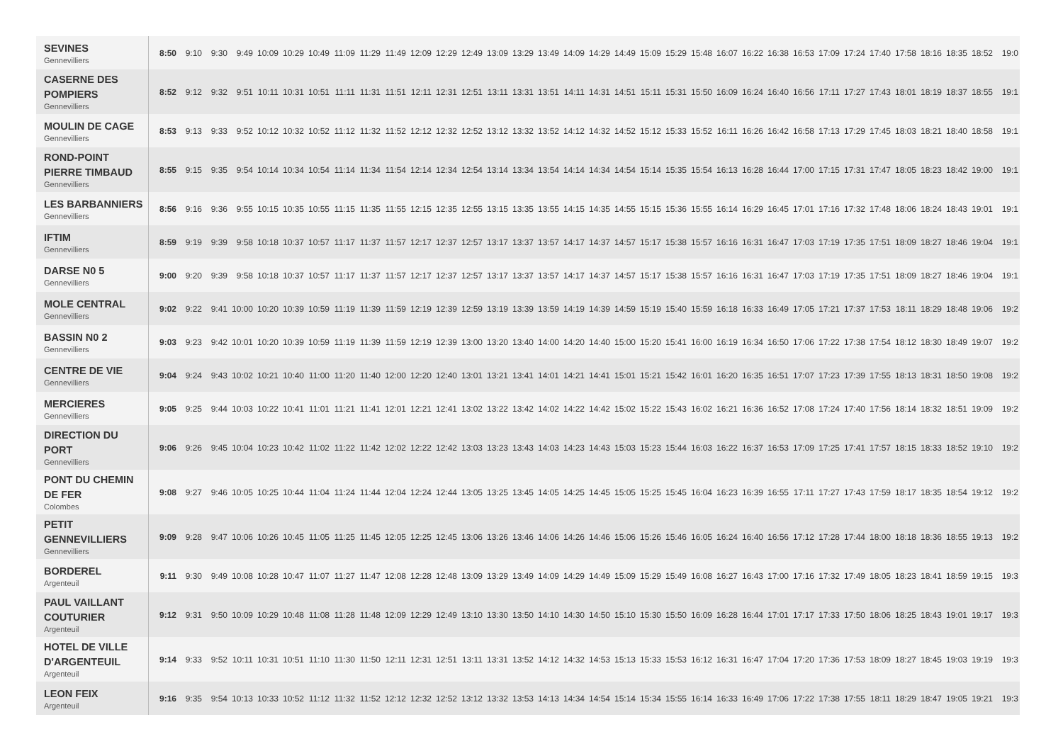| SEVINES Gennevilliers | 8:50 | 9:10 | 9:30 | 9:49 | 10:09 | 10:29 | 10:49 | 11:09 | 11:29 | 11:49 | 12:09 | 12:29 | 12:49 | 13:09 | 13:29 | 13:49 | 14:09 | 14:29 | 14:49 | 15:09 | 15:29 | 15:48 | 16:07 | 16:22 | 16:38 | 16:53 | 17:09 | 17:24 | 17:40 | 17:58 | 18:16 | 18:35 | 18:52 | 19:0 |
| CASERNE DES POMPIERS Gennevilliers | 8:52 | 9:12 | 9:32 | 9:51 | 10:11 | 10:31 | 10:51 | 11:11 | 11:31 | 11:51 | 12:11 | 12:31 | 12:51 | 13:11 | 13:31 | 13:51 | 14:11 | 14:31 | 14:51 | 15:11 | 15:31 | 15:50 | 16:09 | 16:24 | 16:40 | 16:56 | 17:11 | 17:27 | 17:43 | 18:01 | 18:19 | 18:37 | 18:55 | 19:1 |
| MOULIN DE CAGE Gennevilliers | 8:53 | 9:13 | 9:33 | 9:52 | 10:12 | 10:32 | 10:52 | 11:12 | 11:32 | 11:52 | 12:12 | 12:32 | 12:52 | 13:12 | 13:32 | 13:52 | 14:12 | 14:32 | 14:52 | 15:12 | 15:33 | 15:52 | 16:11 | 16:26 | 16:42 | 16:58 | 17:13 | 17:29 | 17:45 | 18:03 | 18:21 | 18:40 | 18:58 | 19:1 |
| ROND-POINT PIERRE TIMBAUD Gennevilliers | 8:55 | 9:15 | 9:35 | 9:54 | 10:14 | 10:34 | 10:54 | 11:14 | 11:34 | 11:54 | 12:14 | 12:34 | 12:54 | 13:14 | 13:34 | 13:54 | 14:14 | 14:34 | 14:54 | 15:14 | 15:35 | 15:54 | 16:13 | 16:28 | 16:44 | 17:00 | 17:15 | 17:31 | 17:47 | 18:05 | 18:23 | 18:42 | 19:00 | 19:1 |
| LES BARBANNIERS Gennevilliers | 8:56 | 9:16 | 9:36 | 9:55 | 10:15 | 10:35 | 10:55 | 11:15 | 11:35 | 11:55 | 12:15 | 12:35 | 12:55 | 13:15 | 13:35 | 13:55 | 14:15 | 14:35 | 14:55 | 15:15 | 15:36 | 15:55 | 16:14 | 16:29 | 16:45 | 17:01 | 17:16 | 17:32 | 17:48 | 18:06 | 18:24 | 18:43 | 19:01 | 19:1 |
| IFTIM Gennevilliers | 8:59 | 9:19 | 9:39 | 9:58 | 10:18 | 10:37 | 10:57 | 11:17 | 11:37 | 11:57 | 12:17 | 12:37 | 12:57 | 13:17 | 13:37 | 13:57 | 14:17 | 14:37 | 14:57 | 15:17 | 15:38 | 15:57 | 16:16 | 16:31 | 16:47 | 17:03 | 17:19 | 17:35 | 17:51 | 18:09 | 18:27 | 18:46 | 19:04 | 19:1 |
| DARSE N0 5 Gennevilliers | 9:00 | 9:20 | 9:39 | 9:58 | 10:18 | 10:37 | 10:57 | 11:17 | 11:37 | 11:57 | 12:17 | 12:37 | 12:57 | 13:17 | 13:37 | 13:57 | 14:17 | 14:37 | 14:57 | 15:17 | 15:38 | 15:57 | 16:16 | 16:31 | 16:47 | 17:03 | 17:19 | 17:35 | 17:51 | 18:09 | 18:27 | 18:46 | 19:04 | 19:1 |
| MOLE CENTRAL Gennevilliers | 9:02 | 9:22 | 9:41 | 10:00 | 10:20 | 10:39 | 10:59 | 11:19 | 11:39 | 11:59 | 12:19 | 12:39 | 12:59 | 13:19 | 13:39 | 13:59 | 14:19 | 14:39 | 14:59 | 15:19 | 15:40 | 15:59 | 16:18 | 16:33 | 16:49 | 17:05 | 17:21 | 17:37 | 17:53 | 18:11 | 18:29 | 18:48 | 19:06 | 19:2 |
| BASSIN N0 2 Gennevilliers | 9:03 | 9:23 | 9:42 | 10:01 | 10:20 | 10:39 | 10:59 | 11:19 | 11:39 | 11:59 | 12:19 | 12:39 | 13:00 | 13:20 | 13:40 | 14:00 | 14:20 | 14:40 | 15:00 | 15:20 | 15:41 | 16:00 | 16:19 | 16:34 | 16:50 | 17:06 | 17:22 | 17:38 | 17:54 | 18:12 | 18:30 | 18:49 | 19:07 | 19:2 |
| CENTRE DE VIE Gennevilliers | 9:04 | 9:24 | 9:43 | 10:02 | 10:21 | 10:40 | 11:00 | 11:20 | 11:40 | 12:00 | 12:20 | 12:40 | 13:01 | 13:21 | 13:41 | 14:01 | 14:21 | 14:41 | 15:01 | 15:21 | 15:42 | 16:01 | 16:20 | 16:35 | 16:51 | 17:07 | 17:23 | 17:39 | 17:55 | 18:13 | 18:31 | 18:50 | 19:08 | 19:2 |
| MERCIERES Gennevilliers | 9:05 | 9:25 | 9:44 | 10:03 | 10:22 | 10:41 | 11:01 | 11:21 | 11:41 | 12:01 | 12:21 | 12:41 | 13:02 | 13:22 | 13:42 | 14:02 | 14:22 | 14:42 | 15:02 | 15:22 | 15:43 | 16:02 | 16:21 | 16:36 | 16:52 | 17:08 | 17:24 | 17:40 | 17:56 | 18:14 | 18:32 | 18:51 | 19:09 | 19:2 |
| DIRECTION DU PORT Gennevilliers | 9:06 | 9:26 | 9:45 | 10:04 | 10:23 | 10:42 | 11:02 | 11:22 | 11:42 | 12:02 | 12:22 | 12:42 | 13:03 | 13:23 | 13:43 | 14:03 | 14:23 | 14:43 | 15:03 | 15:23 | 15:44 | 16:03 | 16:22 | 16:37 | 16:53 | 17:09 | 17:25 | 17:41 | 17:57 | 18:15 | 18:33 | 18:52 | 19:10 | 19:2 |
| PONT DU CHEMIN DE FER Colombes | 9:08 | 9:27 | 9:46 | 10:05 | 10:25 | 10:44 | 11:04 | 11:24 | 11:44 | 12:04 | 12:24 | 12:44 | 13:05 | 13:25 | 13:45 | 14:05 | 14:25 | 14:45 | 15:05 | 15:25 | 15:45 | 16:04 | 16:23 | 16:39 | 16:55 | 17:11 | 17:27 | 17:43 | 17:59 | 18:17 | 18:35 | 18:54 | 19:12 | 19:2 |
| PETIT GENNEVILLIERS Gennevilliers | 9:09 | 9:28 | 9:47 | 10:06 | 10:26 | 10:45 | 11:05 | 11:25 | 11:45 | 12:05 | 12:25 | 12:45 | 13:06 | 13:26 | 13:46 | 14:06 | 14:26 | 14:46 | 15:06 | 15:26 | 15:46 | 16:05 | 16:24 | 16:40 | 16:56 | 17:12 | 17:28 | 17:44 | 18:00 | 18:18 | 18:36 | 18:55 | 19:13 | 19:2 |
| BORDEREL Argenteuil | 9:11 | 9:30 | 9:49 | 10:08 | 10:28 | 10:47 | 11:07 | 11:27 | 11:47 | 12:08 | 12:28 | 12:48 | 13:09 | 13:29 | 13:49 | 14:09 | 14:29 | 14:49 | 15:09 | 15:29 | 15:49 | 16:08 | 16:27 | 16:43 | 17:00 | 17:16 | 17:32 | 17:49 | 18:05 | 18:23 | 18:41 | 18:59 | 19:15 | 19:3 |
| PAUL VAILLANT COUTURIER Argenteuil | 9:12 | 9:31 | 9:50 | 10:09 | 10:29 | 10:48 | 11:08 | 11:28 | 11:48 | 12:09 | 12:29 | 12:49 | 13:10 | 13:30 | 13:50 | 14:10 | 14:30 | 14:50 | 15:10 | 15:30 | 15:50 | 16:09 | 16:28 | 16:44 | 17:01 | 17:17 | 17:33 | 17:50 | 18:06 | 18:25 | 18:43 | 19:01 | 19:17 | 19:3 |
| HOTEL DE VILLE D'ARGENTEUIL Argenteuil | 9:14 | 9:33 | 9:52 | 10:11 | 10:31 | 10:51 | 11:10 | 11:30 | 11:50 | 12:11 | 12:31 | 12:51 | 13:11 | 13:31 | 13:52 | 14:12 | 14:32 | 14:53 | 15:13 | 15:33 | 15:53 | 16:12 | 16:31 | 16:47 | 17:04 | 17:20 | 17:36 | 17:53 | 18:09 | 18:27 | 18:45 | 19:03 | 19:19 | 19:3 |
| LEON FEIX Argenteuil | 9:16 | 9:35 | 9:54 | 10:13 | 10:33 | 10:52 | 11:12 | 11:32 | 11:52 | 12:12 | 12:32 | 12:52 | 13:12 | 13:32 | 13:53 | 14:13 | 14:34 | 14:54 | 15:14 | 15:34 | 15:55 | 16:14 | 16:33 | 16:49 | 17:06 | 17:22 | 17:38 | 17:55 | 18:11 | 18:29 | 18:47 | 19:05 | 19:21 | 19:3 |